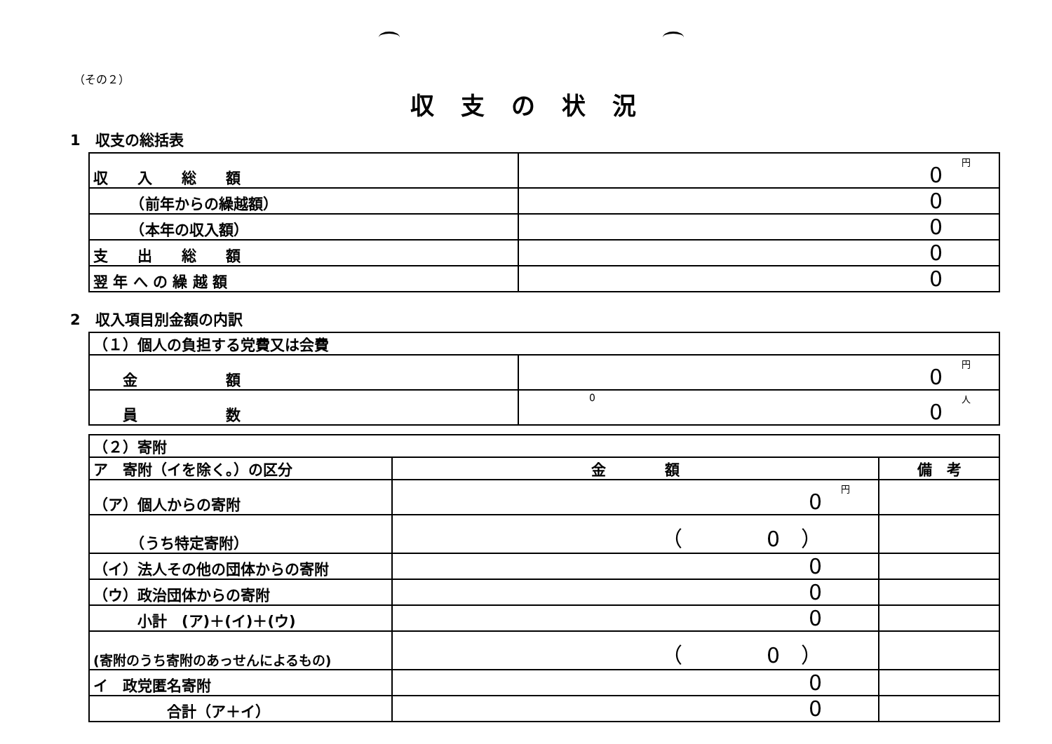（その２）
収支の状況
1　収支の総括表
| 収 入 総 額 | 円 0 |
| （前年からの繰越額） | 0 |
| （本年の収入額） | 0 |
| 支 出 総 額 | 0 |
| 翌 年 へ の 繰 越 額 | 0 |
2　収入項目別金額の内訳
| （１）個人の負担する党費又は会費 | |
| 金 額 | 円 0 |
| 員 数 | 0 人 0 |
| （２）寄附 | | |
| ア 寄附（イを除く。）の区分 | 金 額 | 備 考 |
| （ア）個人からの寄附 | 円 0 | |
| （うち特定寄附） | （ 0 ） | |
| （イ）法人その他の団体からの寄附 | 0 | |
| （ウ）政治団体からの寄附 | 0 | |
| 小計 (ア)＋(イ)＋(ウ) | 0 | |
| (寄附のうち寄附のあっせんによるもの) | （ 0 ） | |
| イ 政党匿名寄附 | 0 | |
| 合計（ア＋イ） | 0 | |